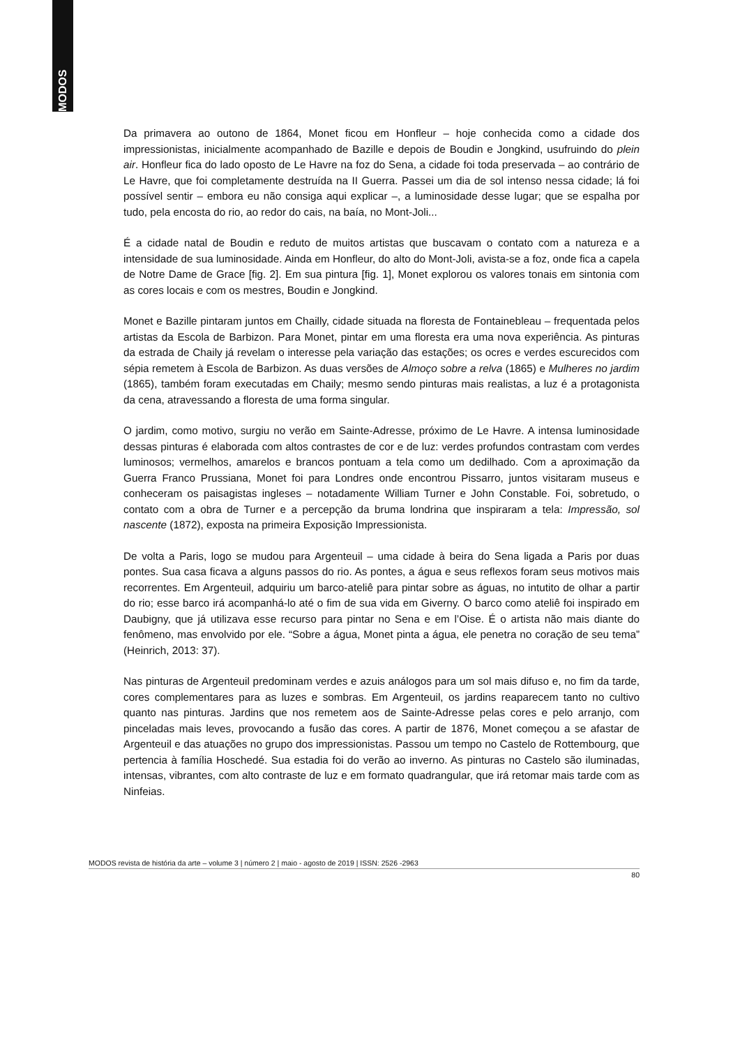MODOS
Da primavera ao outono de 1864, Monet ficou em Honfleur – hoje conhecida como a cidade dos impressionistas, inicialmente acompanhado de Bazille e depois de Boudin e Jongkind, usufruindo do plein air. Honfleur fica do lado oposto de Le Havre na foz do Sena, a cidade foi toda preservada – ao contrário de Le Havre, que foi completamente destruída na II Guerra. Passei um dia de sol intenso nessa cidade; lá foi possível sentir – embora eu não consiga aqui explicar –, a luminosidade desse lugar; que se espalha por tudo, pela encosta do rio, ao redor do cais, na baía, no Mont-Joli...
É a cidade natal de Boudin e reduto de muitos artistas que buscavam o contato com a natureza e a intensidade de sua luminosidade. Ainda em Honfleur, do alto do Mont-Joli, avista-se a foz, onde fica a capela de Notre Dame de Grace [fig. 2]. Em sua pintura [fig. 1], Monet explorou os valores tonais em sintonia com as cores locais e com os mestres, Boudin e Jongkind.
Monet e Bazille pintaram juntos em Chailly, cidade situada na floresta de Fontainebleau – frequentada pelos artistas da Escola de Barbizon. Para Monet, pintar em uma floresta era uma nova experiência. As pinturas da estrada de Chaily já revelam o interesse pela variação das estações; os ocres e verdes escurecidos com sépia remetem à Escola de Barbizon. As duas versões de Almoço sobre a relva (1865) e Mulheres no jardim (1865), também foram executadas em Chaily; mesmo sendo pinturas mais realistas, a luz é a protagonista da cena, atravessando a floresta de uma forma singular.
O jardim, como motivo, surgiu no verão em Sainte-Adresse, próximo de Le Havre. A intensa luminosidade dessas pinturas é elaborada com altos contrastes de cor e de luz: verdes profundos contrastam com verdes luminosos; vermelhos, amarelos e brancos pontuam a tela como um dedilhado. Com a aproximação da Guerra Franco Prussiana, Monet foi para Londres onde encontrou Pissarro, juntos visitaram museus e conheceram os paisagistas ingleses – notadamente William Turner e John Constable. Foi, sobretudo, o contato com a obra de Turner e a percepção da bruma londrina que inspiraram a tela: Impressão, sol nascente (1872), exposta na primeira Exposição Impressionista.
De volta a Paris, logo se mudou para Argenteuil – uma cidade à beira do Sena ligada a Paris por duas pontes. Sua casa ficava a alguns passos do rio. As pontes, a água e seus reflexos foram seus motivos mais recorrentes. Em Argenteuil, adquiriu um barco-ateliê para pintar sobre as águas, no intutito de olhar a partir do rio; esse barco irá acompanhá-lo até o fim de sua vida em Giverny. O barco como ateliê foi inspirado em Daubigny, que já utilizava esse recurso para pintar no Sena e em l’Oise. É o artista não mais diante do fenômeno, mas envolvido por ele. “Sobre a água, Monet pinta a água, ele penetra no coração de seu tema” (Heinrich, 2013: 37).
Nas pinturas de Argenteuil predominam verdes e azuis análogos para um sol mais difuso e, no fim da tarde, cores complementares para as luzes e sombras. Em Argenteuil, os jardins reaparecem tanto no cultivo quanto nas pinturas. Jardins que nos remetem aos de Sainte-Adresse pelas cores e pelo arranjo, com pinceladas mais leves, provocando a fusão das cores. A partir de 1876, Monet começou a se afastar de Argenteuil e das atuações no grupo dos impressionistas. Passou um tempo no Castelo de Rottembourg, que pertencia à família Hoschedé. Sua estadia foi do verão ao inverno. As pinturas no Castelo são iluminadas, intensas, vibrantes, com alto contraste de luz e em formato quadrangular, que irá retomar mais tarde com as Ninfeias.
MODOS revista de história da arte – volume 3 | número 2 | maio - agosto de 2019 | ISSN: 2526 -2963
80